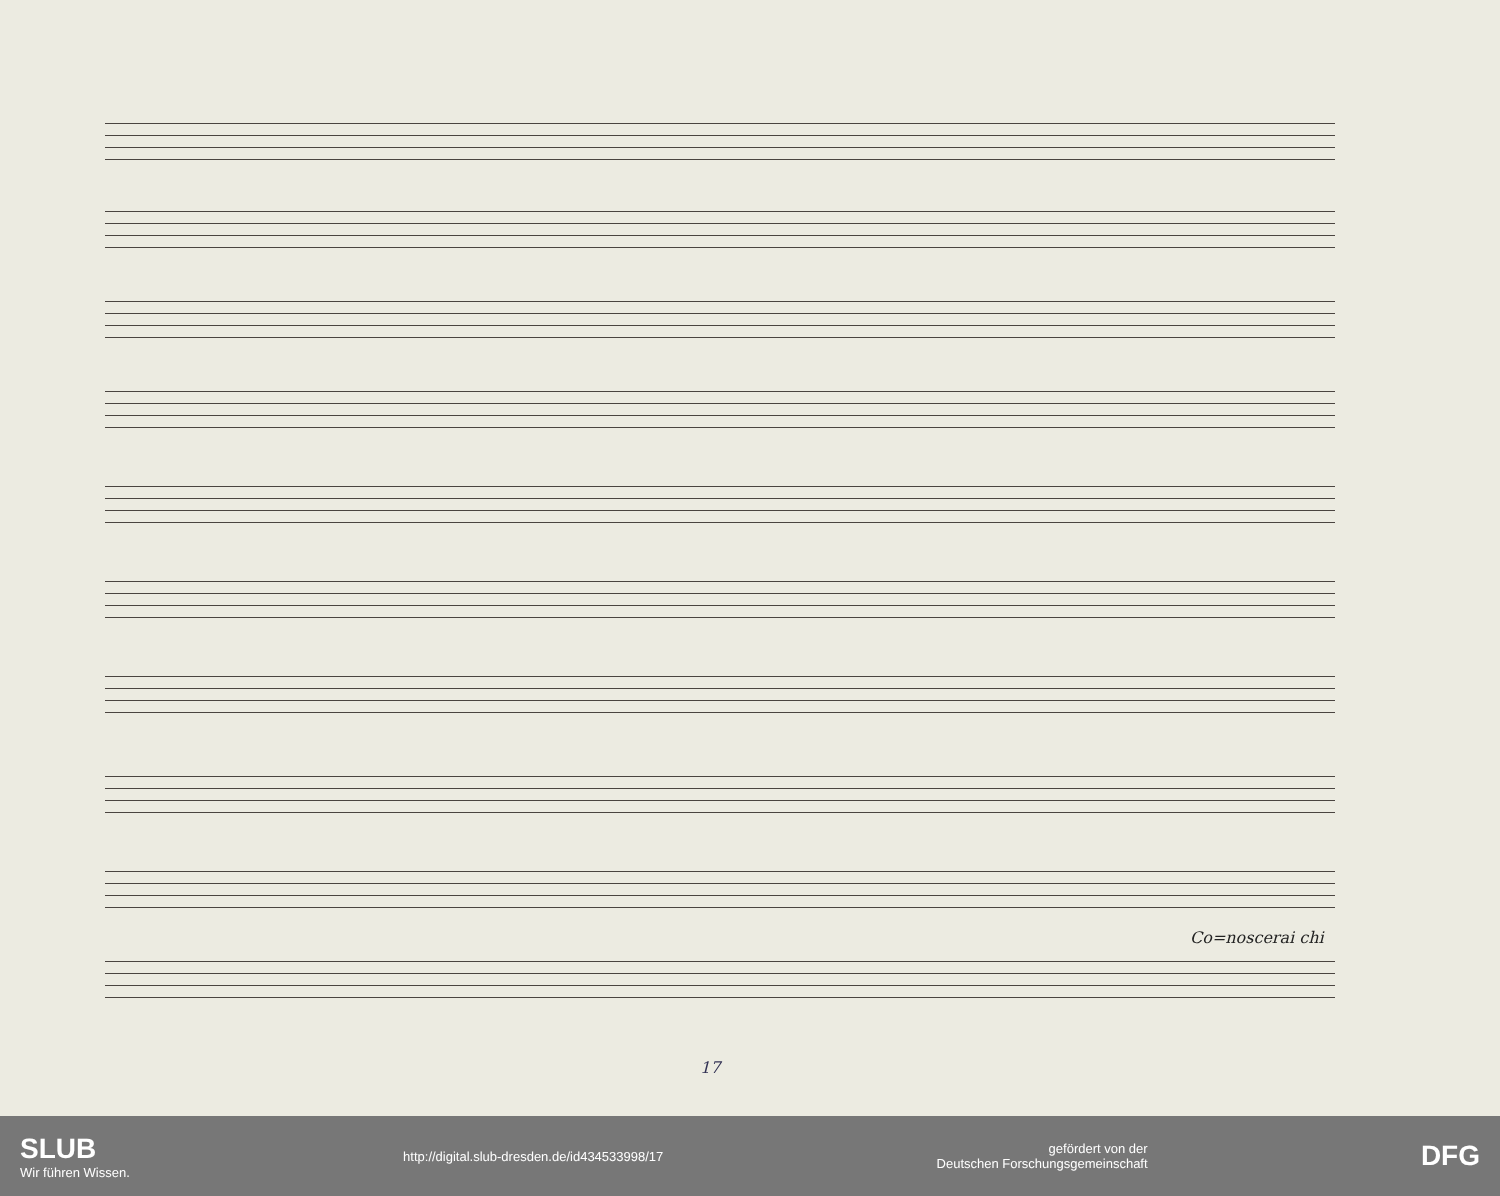Co=noscerai chi
17
SLUB
Wir führen Wissen.
http://digital.slub-dresden.de/id434533998/17
gefördert von der
Deutschen Forschungsgemeinschaft
DFG